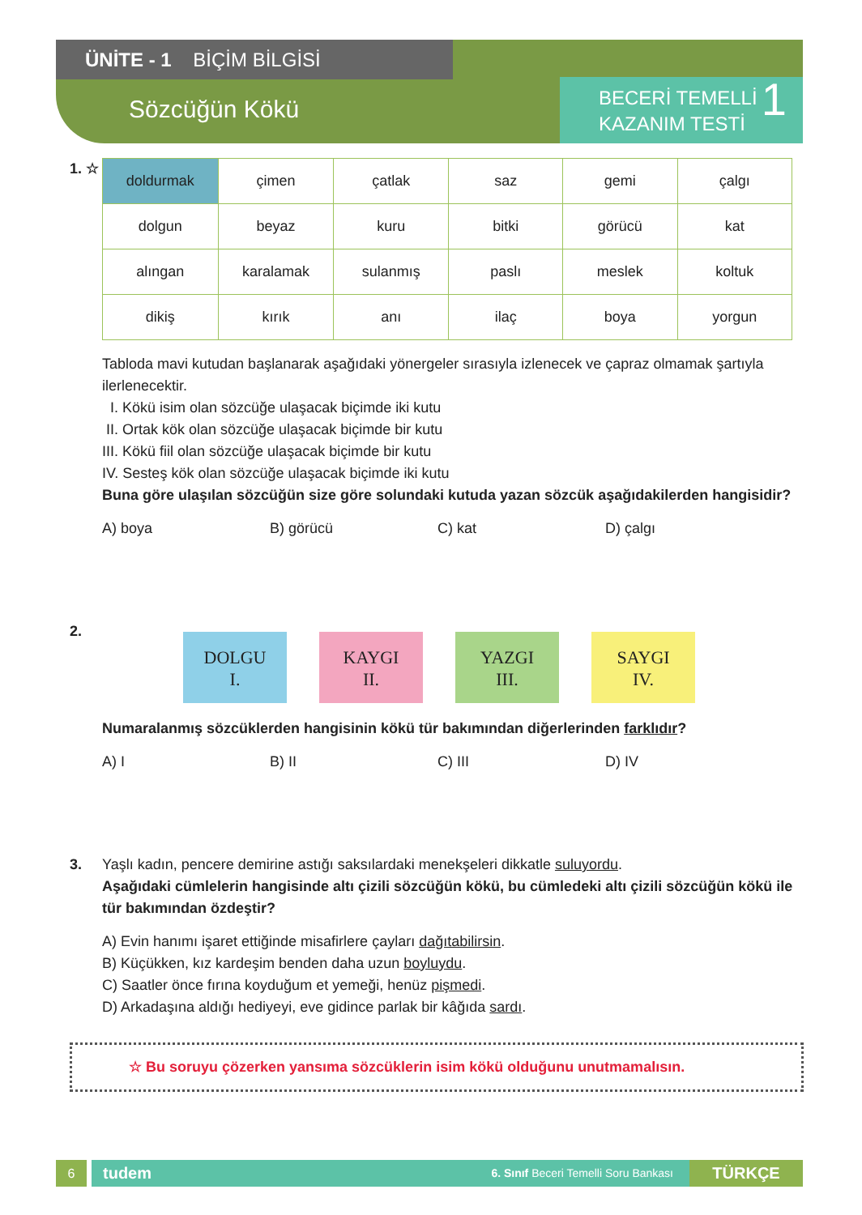ÜNİTE - 1 BİÇİM BİLGİSİ
Sözcüğün Kökü
BECERİ TEMELLİ
KAZANIM TESTİ
1
1. ☆
| doldurmak | çimen | çatlak | saz | gemi | çalgı |
| dolgun | beyaz | kuru | bitki | görücü | kat |
| alıngan | karalamak | sulanmış | paslı | meslek | koltuk |
| dikiş | kırık | anı | ilaç | boya | yorgun |
Tabloda mavi kutudan başlanarak aşağıdaki yönergeler sırasıyla izlenecek ve çapraz olmamak şartıyla ilerlenecektir.
I. Kökü isim olan sözcüğe ulaşacak biçimde iki kutu
II. Ortak kök olan sözcüğe ulaşacak biçimde bir kutu
III. Kökü fiil olan sözcüğe ulaşacak biçimde bir kutu
IV. Sesteş kök olan sözcüğe ulaşacak biçimde iki kutu
Buna göre ulaşılan sözcüğün size göre solundaki kutuda yazan sözcük aşağıdakilerden hangisidir?
A) boya B) görücü C) kat D) çalgı
2.
DOLGU
I.
KAYGI
II.
YAZGI
III.
SAYGI
IV.
Numaralanmış sözcüklerden hangisinin kökü tür bakımından diğerlerinden farklıdır?
A) I B) II C) III D) IV
3. Yaşlı kadın, pencere demirine astığı saksılardaki menekşeleri dikkatle suluyordu.
Aşağıdaki cümlelerin hangisinde altı çizili sözcüğün kökü, bu cümledeki altı çizili sözcüğün kökü ile tür bakımından özdeştir?
A) Evin hanımı işaret ettiğinde misafirlere çayları dağıtabilirsin.
B) Küçükken, kız kardeşim benden daha uzun boyluydu.
C) Saatler önce fırına koyduğum et yemeği, henüz pişmedi.
D) Arkadaşına aldığı hediyeyi, eve gidince parlak bir kâğıda sardı.
☆ Bu soruyu çözerken yansıma sözcüklerin isim kökü olduğunu unutmamalısın.
6
tudem
6. Sınıf Beceri Temelli Soru Bankası
TÜRKÇE